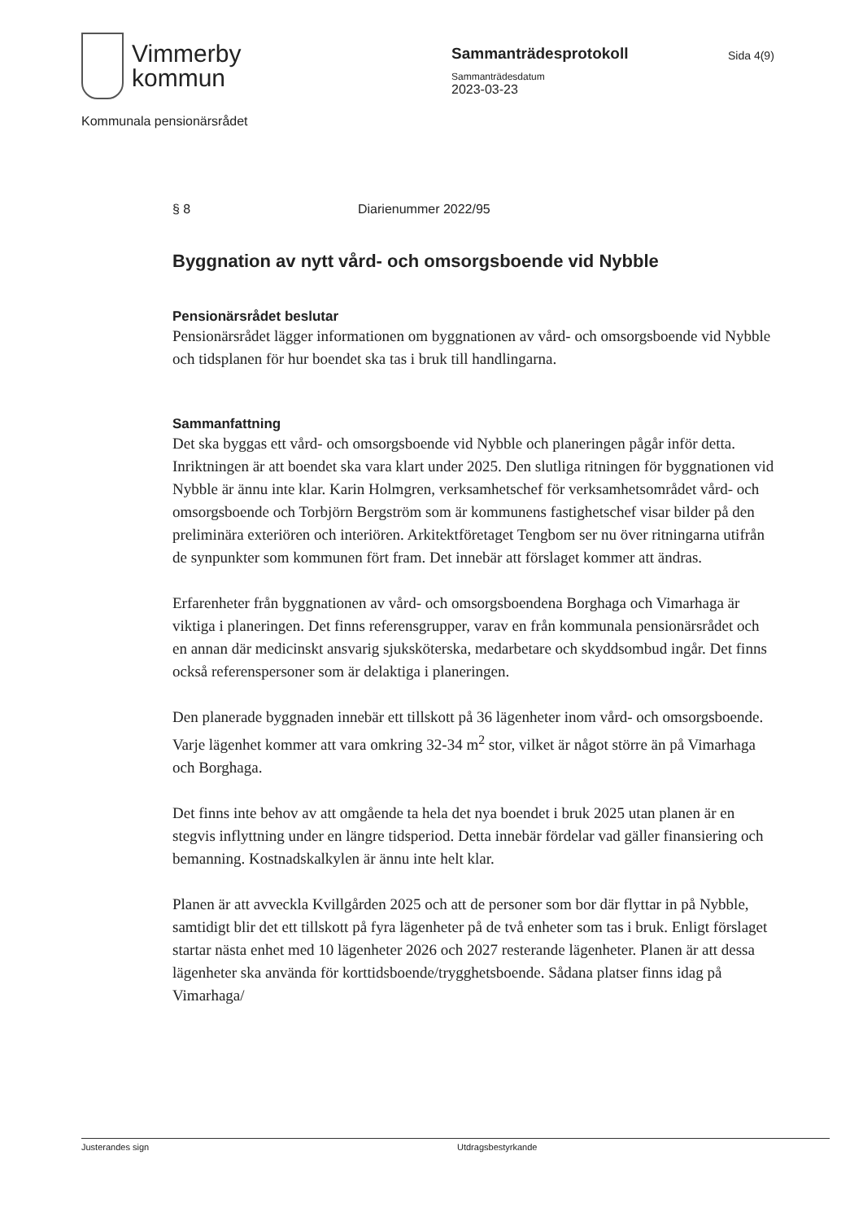Vimmerby
kommun
Sammanträdesprotokoll
Sammanträdesdatum
2023-03-23
Sida 4(9)
Kommunala pensionärsrådet
§ 8 Diarienummer 2022/95
Byggnation av nytt vård- och omsorgsboende vid Nybble
Pensionärsrådet beslutar
Pensionärsrådet lägger informationen om byggnationen av vård- och omsorgsboende vid Nybble och tidsplanen för hur boendet ska tas i bruk till handlingarna.
Sammanfattning
Det ska byggas ett vård- och omsorgsboende vid Nybble och planeringen pågår inför detta. Inriktningen är att boendet ska vara klart under 2025. Den slutliga ritningen för byggnationen vid Nybble är ännu inte klar. Karin Holmgren, verksamhetschef för verksamhetsområdet vård- och omsorgsboende och Torbjörn Bergström som är kommunens fastighetschef visar bilder på den preliminära exteriören och interiören. Arkitektföretaget Tengbom ser nu över ritningarna utifrån de synpunkter som kommunen fört fram. Det innebär att förslaget kommer att ändras.
Erfarenheter från byggnationen av vård- och omsorgsboendena Borghaga och Vimarhaga är viktiga i planeringen. Det finns referensgrupper, varav en från kommunala pensionärsrådet och en annan där medicinskt ansvarig sjuksköterska, medarbetare och skyddsombud ingår. Det finns också referenspersoner som är delaktiga i planeringen.
Den planerade byggnaden innebär ett tillskott på 36 lägenheter inom vård- och omsorgsboende. Varje lägenhet kommer att vara omkring 32-34 m<sup>2</sup> stor, vilket är något större än på Vimarhaga och Borghaga.
Det finns inte behov av att omgående ta hela det nya boendet i bruk 2025 utan planen är en stegvis inflyttning under en längre tidsperiod. Detta innebär fördelar vad gäller finansiering och bemanning. Kostnadskalkylen är ännu inte helt klar.
Planen är att avveckla Kvillgården 2025 och att de personer som bor där flyttar in på Nybble, samtidigt blir det ett tillskott på fyra lägenheter på de två enheter som tas i bruk. Enligt förslaget startar nästa enhet med 10 lägenheter 2026 och 2027 resterande lägenheter. Planen är att dessa lägenheter ska använda för korttidsboende/trygghetsboende. Sådana platser finns idag på Vimarhaga/
Justerandes sign Utdragsbestyrkande